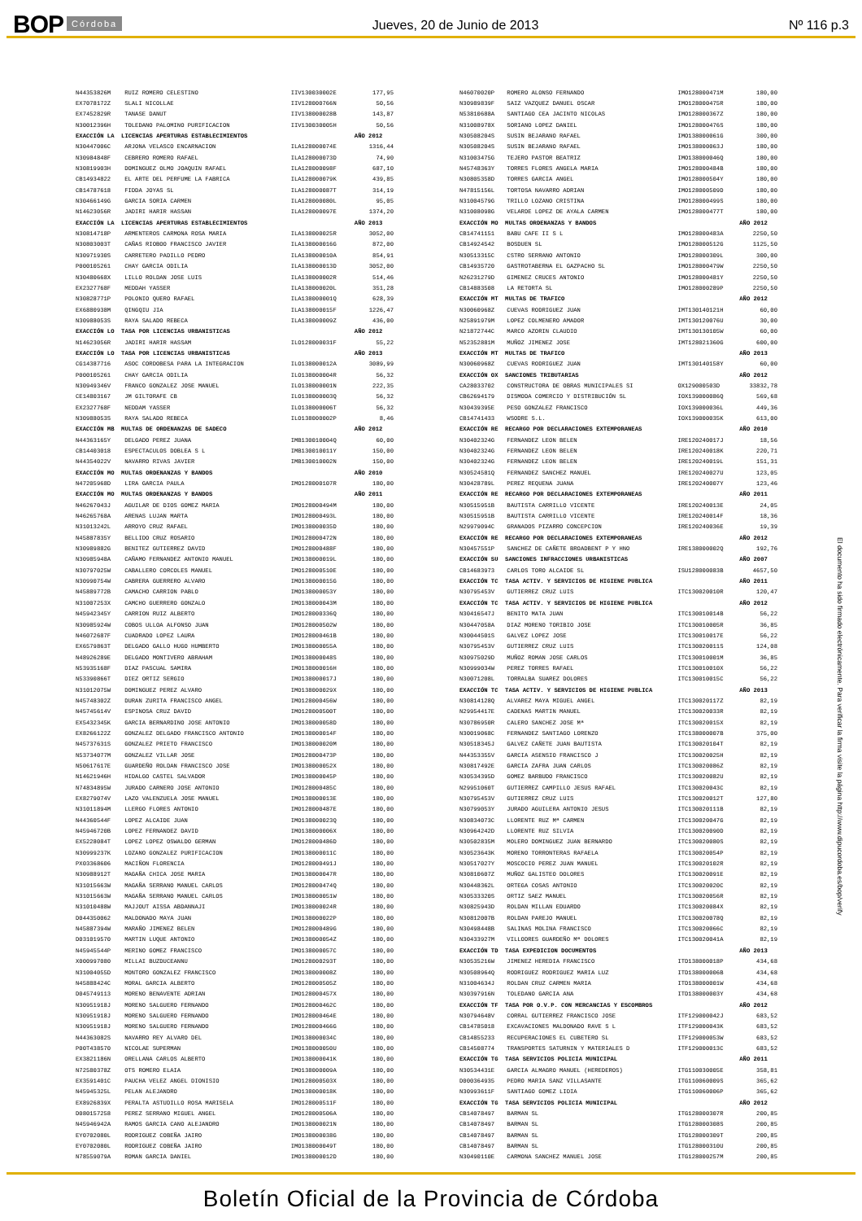BOP Córdoba Jueves, 20 de Junio de 2013 Nº 116 p.3
| N44353826M | RUIZ ROMERO CELESTINO | IIV130030002E | 177,95 |
| EX7078172Z | SLALI NICOLLAE | IIV128000766N | 50,56 |
| EX7452829R | TANASE DANUT | IIV138000028B | 143,87 |
| N30012396H | TOLEDANO PALOMINO PURIFICACION | IIV130030005H | 50,56 |
| EXACCIÓN LA LICENCIAS APERTURAS ESTABLECIMIENTOS | | | AÑO 2012 |
| N30447006C | ARJONA VELASCO ENCARNACION | ILA128000074E | 1316,44 |
| N30984848F | CEBRERO ROMERO RAFAEL | ILA128000073D | 74,90 |
| N30819903H | DOMINGUEZ OLMO JOAQUIN RAFAEL | ILA128000098F | 687,10 |
| CB14934822 | EL ARTE DEL PERFUME LA FABRICA | ILA128000079K | 439,85 |
| CB14787618 | FIDDA JOYAS SL | ILA128000087T | 314,19 |
| N30466149G | GARCIA SORIA CARMEN | ILA128000080L | 95,05 |
| N14623056R | JADIRI HARIR HASSAN | ILA128000097E | 1374,20 |
| EXACCIÓN LA LICENCIAS APERTURAS ESTABLECIMIENTOS | | | AÑO 2013 |
| N30814718P | ARMENTEROS CARMONA ROSA MARIA | ILA138000025R | 3052,00 |
| N30803003T | CAÑAS RIOBOO FRANCISCO JAVIER | ILA138000016G | 872,00 |
| N30971930S | CARRETERO PADILLO PEDRO | ILA138000010A | 854,91 |
| P000105261 | CHAY GARCIA ODILIA | ILA138000013D | 3052,00 |
| N30480668X | LILLO ROLDAN JOSE LUIS | ILA138000002R | 514,46 |
| EX2327768F | MEDDAH YASSER | ILA138000020L | 351,28 |
| N30828771P | POLONIO QUERO RAFAEL | ILA138000001Q | 628,39 |
| EX6880938M | QINGQIU JIA | ILA138000015F | 1226,47 |
| N30988053S | RAYA SALADO REBECA | ILA138000009Z | 436,00 |
| EXACCIÓN LO TASA POR LICENCIAS URBANISTICAS | | | AÑO 2012 |
| N14623056R | JADIRI HARIR HASSAM | ILO128000031F | 55,22 |
| EXACCIÓN LO TASA POR LICENCIAS URBANISTICAS | | | AÑO 2013 |
| CG14387716 | ASOC CORDOBESA PARA LA INTEGRACION | ILO138000012A | 3089,99 |
| P000105261 | CHAY GARCIA ODILIA | ILO138000004R | 56,32 |
| N30949346V | FRANCO GONZALEZ JOSE MANUEL | ILO138000001N | 222,35 |
| CE14803167 | JM GILTORAFE CB | ILO138000003Q | 56,32 |
| EX2327768F | NEDDAM YASSER | ILO138000006T | 56,32 |
| N30988053S | RAYA SALADO REBECA | ILO138000002P | 8,46 |
| EXACCIÓN MB MULTAS DE ORDENANZAS DE SADECO | | | AÑO 2012 |
| N44363165Y | DELGADO PEREZ JUANA | IMB130010004Q | 60,00 |
| CB14403018 | ESPECTACULOS DOBLEA S L | IMB130010011Y | 150,00 |
| N44354022V | NAVARRO RIVAS JAVIER | IMB130010002N | 150,00 |
| EXACCIÓN MO MULTAS ORDENANZAS Y BANDOS | | | AÑO 2010 |
| N47205968D | LIRA GARCIA PAULA | IMO128000107R | 180,00 |
| EXACCIÓN MO MULTAS ORDENANZAS Y BANDOS | | | AÑO 2011 |
| N46267043J | AGUILAR DE DIOS GOMEZ MARIA | IMO128000494M | 180,00 |
| N46265768A | ARENAS LUJAN MARTA | IMO128000493L | 180,00 |
| N31013242L | ARROYO CRUZ RAFAEL | IMO138000035D | 180,00 |
| N45887835Y | BELLIDO CRUZ ROSARIO | IMO128000472N | 180,00 |
| N30989882G | BENITEZ GUTIERREZ DAVID | IMO128000488F | 180,00 |
| N30985948A | CAÑAMO FERNANDEZ ANTONIO MANUEL | IMO138000019L | 180,00 |
| N30797025W | CABALLERO CORCOLES MANUEL | IMO128000510E | 180,00 |
| N30990754W | CABRERA GUERRERO ALVARO | IMO138000015G | 180,00 |
| N45889772B | CAMACHO CARRION PABLO | IMO138000053Y | 180,00 |
| N31007253X | CAMCHO GUERRERO GONZALO | IMO138000043M | 180,00 |
| N45942345Y | CARRION RUIZ ALBERTO | IMO128000336Q | 180,00 |
| N30985924W | COBOS ULLOA ALFONSO JUAN | IMO128000502W | 180,00 |
| N46072687F | CUADRADO LOPEZ LAURA | IMO128000461B | 180,00 |
| EX6579863T | DELGADO GALLO HUGO HUMBERTO | IMO138000055A | 180,00 |
| N48926289E | DELGADO MONTIVERO ABRAHAM | IMO138000048S | 180,00 |
| N53935168F | DIAZ PASCUAL SAMIRA | IMO138000016H | 180,00 |
| N53390866T | DIEZ ORTIZ SERGIO | IMO138000017J | 180,00 |
| N31012075W | DOMINGUEZ PEREZ ALVARO | IMO138000029X | 180,00 |
| N45748302Z | DURAN ZURITA FRANCISCO ANGEL | IMO128000456W | 180,00 |
| N45745614V | ESPINOSA CRUZ DAVID | IMO128000500T | 180,00 |
| EX5432345K | GARCIA BERNARDINO JOSE ANTONIO | IMO138000058D | 180,00 |
| EX8266122Z | GONZALEZ DELGADO FRANCISCO ANTONIO | IMO138000014F | 180,00 |
| N45737631S | GONZALEZ PRIETO FRANCISCO | IMO138000020M | 180,00 |
| N53734077M | GONZALEZ VILLAR JOSE | IMO128000473P | 180,00 |
| N50617617E | GUARDEÑO ROLDAN FRANCISCO JOSE | IMO138000052X | 180,00 |
| N14621946H | HIDALGO CASTEL SALVADOR | IMO138000045P | 180,00 |
| N74834895W | JURADO CARNERO JOSE ANTONIO | IMO128000485C | 180,00 |
| EX8279074V | LAZO VALENZUELA JOSE MANUEL | IMO138000013E | 180,00 |
| N31011894M | LLERGO FLORES ANTONIO | IMO128000487E | 180,00 |
| N44360544F | LOPEZ ALCAIDE JUAN | IMO138000023Q | 180,00 |
| N45946720B | LOPEZ FERNANDEZ DAVID | IMO138000006X | 180,00 |
| EX5228084T | LOPEZ LOPEZ OSWALDO GERMAN | IMO128000486D | 180,00 |
| N30999237K | LOZANO GONZALEZ PURIFICACION | IMO138000011C | 180,00 |
| PX03368606 | MACIÑON FLORENCIA | IMO128000491J | 180,00 |
| N30988912T | MAGAÑA CHICA JOSE MARIA | IMO138000047R | 180,00 |
| N31015663W | MAGAÑA SERRANO MANUEL CARLOS | IMO128000474Q | 180,00 |
| N31015663W | MAGAÑA SERRANO MANUEL CARLOS | IMO138000051W | 180,00 |
| N31010488W | MAJJOUT AISSA ABDANNAJI | IMO138000024R | 180,00 |
| D044350062 | MALDONADO MAYA JUAN | IMO138000022P | 180,00 |
| N45887394W | MARAÑO JIMENEZ BELEN | IMO128000489G | 180,00 |
| D031019570 | MARTIN LUQUE ANTONIO | IMO138000054Z | 180,00 |
| N45945544P | MERINO GOMEZ FRANCISCO | IMO138000057C | 180,00 |
| X000997080 | MILLAI BUZDUCEANNU | IMO128000293T | 180,00 |
| N31004055D | MONTORO GONZALEZ FRANCISCO | IMO138000008Z | 180,00 |
| N45888424C | MORAL GARCIA ALBERTO | IMO128000505Z | 180,00 |
| D045749113 | MORENO BENAVENTE ADRIAN | IMO128000457X | 180,00 |
| N30951918J | MORENO SALGUERO FERNANDO | IMO128000462C | 180,00 |
| N30951918J | MORENO SALGUERO FERNANDO | IMO128000464E | 180,00 |
| N30951918J | MORENO SALGUERO FERNANDO | IMO128000466G | 180,00 |
| N44363082S | NAVARRO REY ALVARO DEL | IMO138000034C | 180,00 |
| P00T438570 | NICOLAE SUPERMAN | IMO138000050U | 180,00 |
| EX3821186N | ORELLANA CARLOS ALBERTO | IMO138000041K | 180,00 |
| N72580378Z | OTS ROMERO ELAIA | IMO138000009A | 180,00 |
| EX3591401C | PAUCHA VELEZ ANGEL DIONISIO | IMO128000503X | 180,00 |
| N45945325L | PELAN ALEJANDRO | IMO138000018K | 180,00 |
| EX8926839X | PERALTA ASTUDILLO ROSA MARISELA | IMO128000511F | 180,00 |
| D080157258 | PEREZ SERRANO MIGUEL ANGEL | IMO128000506A | 180,00 |
| N45946942A | RAMOS GARCIA CANO ALEJANDRO | IMO138000021N | 180,00 |
| EY0702080L | RODRIGUEZ COBEÑA JAIRO | IMO138000038G | 180,00 |
| EY0702080L | RODRIGUEZ COBEÑA JAIRO | IMO138000049T | 180,00 |
| N78559079A | ROMAN GARCIA DANIEL | IMO138000012D | 180,00 |
| N46070020P | ROMERO ALONSO FERNANDO | IMO128000471M | 180,00 |
| N30989839F | SAIZ VAZQUEZ DANUEL OSCAR | IMO128000475R | 180,00 |
| N53810688A | SANTIAGO CEA JACINTO NICOLAS | IMO128000367Z | 180,00 |
| N31008978X | SORIANO LOPEZ DANIEL | IMO128000476S | 180,00 |
| N30508204S | SUSIN BEJARANO RAFAEL | IMO138000061G | 300,00 |
| N30508204S | SUSIN BEJARANO RAFAEL | IMO138000063J | 180,00 |
| N31003475G | TEJERO PASTOR BEATRIZ | IMO138000046Q | 180,00 |
| N45748363Y | TORRES FLORES ANGELA MARIA | IMO128000484B | 180,00 |
| N30805358D | TORRES GARCIA ANGEL | IMO128000504Y | 180,00 |
| N47815156L | TORTOSA NAVARRO ADRIAN | IMO128000509D | 180,00 |
| N31004579G | TRILLO LOZANO CRISTINA | IMO128000499S | 180,00 |
| N31008098G | VELARDE LOPEZ DE AYALA CARMEN | IMO128000477T | 180,00 |
| EXACCIÓN MO MULTAS ORDENANZAS Y BANDOS | | | AÑO 2012 |
| CB14741151 | BABU CAFE II S L | IMO128000483A | 2250,50 |
| CB14924542 | BOSDUEN SL | IMO128000512G | 1125,50 |
| N30513315C | CSTRO SERRANO ANTONIO | IMO128000309L | 300,00 |
| CB14935720 | GASTROTABERNA EL GAZPACHO SL | IMO128000479W | 2250,50 |
| N26231279D | GIMENEZ CRUCES ANTONIO | IMO128000481Y | 2250,50 |
| CB14883508 | LA RETORTA SL | IMO128000289P | 2250,50 |
| EXACCIÓN MT MULTAS DE TRAFICO | | | AÑO 2012 |
| N30060968Z | CUEVAS RODRIGUEZ JUAN | IMT130140121H | 60,00 |
| N25891979M | LOPEZ COLMENERO AMADOR | IMT130120076U | 30,00 |
| N21872744C | MARCO AZORIN CLAUDIO | IMT130130105W | 60,00 |
| N52352881M | MUÑOZ JIMENEZ JOSE | IMT128021360G | 600,00 |
| EXACCIÓN MT MULTAS DE TRAFICO | | | AÑO 2013 |
| N30060968Z | CUEVAS RODRIGUEZ JUAN | IMT130140158Y | 60,00 |
| EXACCIÓN OX SANCIONES TRIBUTARIAS | | | AÑO 2012 |
| CA28033702 | CONSTRUCTORA DE OBRAS MUNICIPALES SI | OX129000503D | 33832,78 |
| CB62694179 | DISMODA COMERCIO Y DISTRIBUCIÓN SL | IOX139000086Q | 569,68 |
| N30439395E | PESO GONZALEZ FRANCISCO | IOX139000036L | 449,36 |
| CB14741433 | WSODRE S.L. | IOX139000035K | 613,00 |
| EXACCIÓN RE RECARGO POR DECLARACIONES EXTEMPORANEAS | | | AÑO 2010 |
| N30402324G | FERNANDEZ LEON BELEN | IRE120240017J | 18,56 |
| N30402324G | FERNANDEZ LEON BELEN | IRE120240018K | 220,71 |
| N30402324G | FERNANDEZ LEON BELEN | IRE120240019L | 151,31 |
| N30524581Q | FERNANDEZ SANCHEZ MANUEL | IRE120240027U | 123,05 |
| N30428789L | PEREZ REQUENA JUANA | IRE120240007Y | 123,46 |
| EXACCIÓN RE RECARGO POR DECLARACIONES EXTEMPORANEAS | | | AÑO 2011 |
| N30515951B | BAUTISTA CARRILLO VICENTE | IRE120240013E | 24,05 |
| N30515951B | BAUTISTA CARRILLO VICENTE | IRE120240014F | 18,36 |
| N29979094C | GRANADOS PIZARRO CONCEPCION | IRE120240036E | 19,39 |
| EXACCIÓN RE RECARGO POR DECLARACIONES EXTEMPORANEAS | | | AÑO 2012 |
| N30457551P | SANCHEZ DE CAÑETE BROADBENT P Y HNO | IRE138000002Q | 192,76 |
| EXACCIÓN SU SANCIONES INFRACCIONES URBANISTICAS | | | AÑO 2007 |
| CB14683973 | CARLOS TORO ALCAIDE SL | ISU128000083B | 4657,50 |
| EXACCIÓN TC TASA ACTIV. Y SERVICIOS DE HIGIENE PUBLICA | | | AÑO 2011 |
| N30795453V | GUTIERREZ CRUZ LUIS | ITC130020010R | 120,47 |
| EXACCIÓN TC TASA ACTIV. Y SERVICIOS DE HIGIENE PUBLICA | | | AÑO 2012 |
| N30416547J | BENITO MATA JUAN | ITC130010014B | 56,22 |
| N30447058A | DIAZ MORENO TORIBIO JOSE | ITC130010005R | 36,85 |
| N30044501S | GALVEZ LOPEZ JOSE | ITC130010017E | 56,22 |
| N30795453V | GUTIERREZ CRUZ LUIS | ITC130020011S | 124,08 |
| N30975029D | MUÑOZ ROMAN JOSE CARLOS | ITC130010001M | 36,85 |
| N30999034W | PEREZ TORRES RAFAEL | ITC130010010X | 56,22 |
| N30071208L | TORRALBA SUAREZ DOLORES | ITC130010015C | 56,22 |
| EXACCIÓN TC TASA ACTIV. Y SERVICIOS DE HIGIENE PUBLICA | | | AÑO 2013 |
| N30814128Q | ALVAREZ MAYA MIGUEL ANGEL | ITC130020117Z | 82,19 |
| N29954417E | CADENAS MARTIN MANUEL | ITC130020033R | 82,19 |
| N30786950R | CALERO SANCHEZ JOSE Mª | ITC130020015X | 82,19 |
| N30019068C | FERNANDEZ SANTIAGO LORENZO | ITC138000007B | 375,00 |
| N30518345J | GALVEZ CAÑETE JUAN BAUTISTA | ITC130020104T | 82,19 |
| N44353355V | GARCIA ASENSIO FRANCISCO J | ITC130020025H | 82,19 |
| N30817492E | GARCIA ZAFRA JUAN CARLOS | ITC130020086Z | 82,19 |
| N30534395D | GOMEZ BARBUDO FRANCISCO | ITC130020082U | 82,19 |
| N29951060T | GUTIERREZ CAMPILLO JESUS RAFAEL | ITC130020043C | 82,19 |
| N30795453V | GUTIERREZ CRUZ LUIS | ITC130020012T | 127,80 |
| N30799053Y | JURADO AGUILERA ANTONIO JESUS | ITC130020111B | 82,19 |
| N30834073C | LLORENTE RUZ Mª CARMEN | ITC130020047G | 82,19 |
| N30964242D | LLORENTE RUZ SILVIA | ITC130020090D | 82,19 |
| N30502835M | MOLERO DOMINGUEZ JUAN BERNARDO | ITC130020080S | 82,19 |
| N30523643K | MORENO TORRONTERAS RAFAELA | ITC130020054P | 82,19 |
| N30517027Y | MOSCOCIO PEREZ JUAN MANUEL | ITC130020102R | 82,19 |
| N30810607Z | MUÑOZ GALISTEO DOLORES | ITC130020091E | 82,19 |
| N30448362L | ORTEGA COSAS ANTONIO | ITC130020020C | 82,19 |
| N30533320S | ORTIZ SAEZ MANUEL | ITC130020056R | 82,19 |
| N30825943D | ROLDAN MILLAN EDUARDO | ITC130020084X | 82,19 |
| N30812007B | ROLDAN PAREJO MANUEL | ITC130020078Q | 82,19 |
| N30498448B | SALINAS MOLINA FRANCISCO | ITC130020066C | 82,19 |
| N30433927M | VILLODRES GUARDEÑO Mª DOLORES | ITC130020041A | 82,19 |
| EXACCIÓN TD TASA EXPEDICION DOCUMENTOS | | | AÑO 2013 |
| N30535216W | JIMENEZ HEREDIA FRANCISCO | ITD138000018P | 434,68 |
| N30508964Q | RODRIGUEZ RODRIGUEZ MARIA LUZ | ITD138000006B | 434,68 |
| N31004634J | ROLDAN CRUZ CARMEN MARIA | ITD138000001W | 434,68 |
| N30397916N | TOLEDANO GARCIA ANA | ITD138000003Y | 434,68 |
| EXACCIÓN TF TASA POR O.V.P. CON MERCANCIAS Y ESCOMBROS | | | AÑO 2012 |
| N30794648V | CORRAL GUTIERREZ FRANCISCO JOSE | ITF129000042J | 683,52 |
| CB14785018 | EXCAVACIONES MALDONADO RAVE S L | ITF129000043K | 683,52 |
| CB14855233 | RECUPERACIONES EL CUBETERO SL | ITF129000053W | 683,52 |
| CB14508774 | TRANSPORTES SATURNIN Y MATERIALES D | ITF129000013C | 683,52 |
| EXACCIÓN TG TASA SERVICIOS POLICIA MUNICIPAL | | | AÑO 2011 |
| N30534431E | GARCIA ALMAGRO MANUEL (HEREDEROS) | ITG110030005E | 358,81 |
| D000364935 | PEDRO MARIA SANZ VILLASANTE | ITG110060009S | 365,62 |
| N30993611F | SANTIAGO GOMEZ LIDIA | ITG110060006P | 365,62 |
| EXACCIÓN TG TASA SERVICIOS POLICIA MUNICIPAL | | | AÑO 2012 |
| CB14078497 | BARMAN SL | ITG128000307R | 200,85 |
| CB14078497 | BARMAN SL | ITG128000308S | 200,85 |
| CB14078497 | BARMAN SL | ITG128000309T | 200,85 |
| CB14078497 | BARMAN SL | ITG128000310U | 200,85 |
| N30490110E | CARMONA SANCHEZ MANUEL JOSE | ITG128000257M | 200,85 |
El documento ha sido firmado electrónicamente. Para verificar la firma visite la página http://www.dipucordoba.es/bop/verify
Boletín Oficial de la Provincia de Córdoba